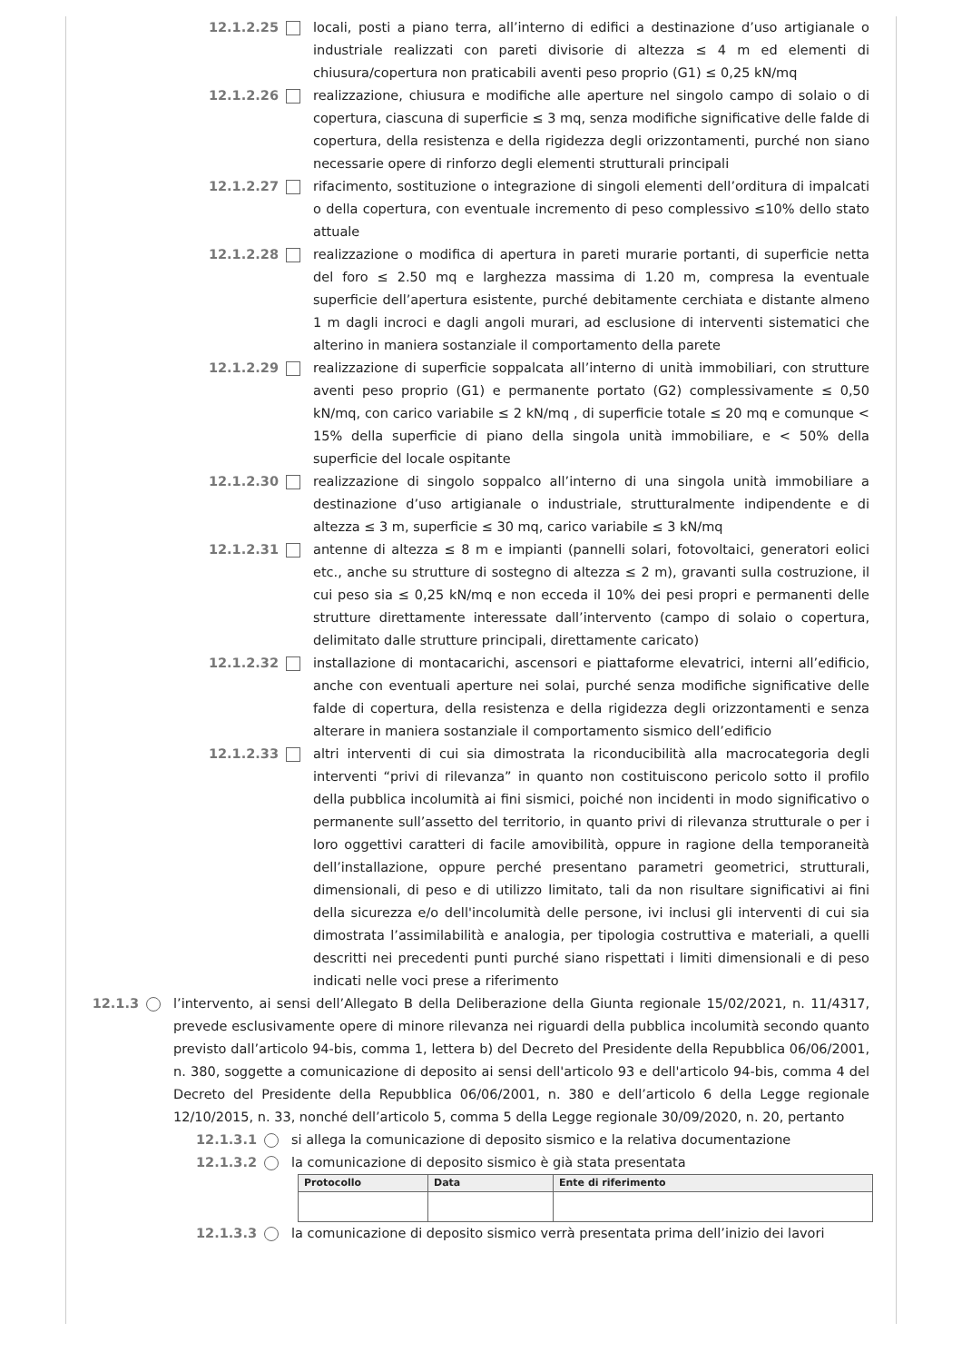12.1.2.25 locali, posti a piano terra, all’interno di edifici a destinazione d’uso artigianale o industriale realizzati con pareti divisorie di altezza ≤ 4 m ed elementi di chiusura/copertura non praticabili aventi peso proprio (G1) ≤ 0,25 kN/mq
12.1.2.26 realizzazione, chiusura e modifiche alle aperture nel singolo campo di solaio o di copertura, ciascuna di superficie ≤ 3 mq, senza modifiche significative delle falde di copertura, della resistenza e della rigidezza degli orizzontamenti, purché non siano necessarie opere di rinforzo degli elementi strutturali principali
12.1.2.27 rifacimento, sostituzione o integrazione di singoli elementi dell’orditura di impalcati o della copertura, con eventuale incremento di peso complessivo ≤10% dello stato attuale
12.1.2.28 realizzazione o modifica di apertura in pareti murarie portanti, di superficie netta del foro ≤ 2.50 mq e larghezza massima di 1.20 m, compresa la eventuale superficie dell’apertura esistente, purché debitamente cerchiata e distante almeno 1 m dagli incroci e dagli angoli murari, ad esclusione di interventi sistematici che alterino in maniera sostanziale il comportamento della parete
12.1.2.29 realizzazione di superficie soppalcata all’interno di unità immobiliari, con strutture aventi peso proprio (G1) e permanente portato (G2) complessivamente ≤ 0,50 kN/mq, con carico variabile ≤ 2 kN/mq , di superficie totale ≤ 20 mq e comunque < 15% della superficie di piano della singola unità immobiliare, e < 50% della superficie del locale ospitante
12.1.2.30 realizzazione di singolo soppalco all’interno di una singola unità immobiliare a destinazione d’uso artigianale o industriale, strutturalmente indipendente e di altezza ≤ 3 m, superficie ≤ 30 mq, carico variabile ≤ 3 kN/mq
12.1.2.31 antenne di altezza ≤ 8 m e impianti (pannelli solari, fotovoltaici, generatori eolici etc., anche su strutture di sostegno di altezza ≤ 2 m), gravanti sulla costruzione, il cui peso sia ≤ 0,25 kN/mq e non ecceda il 10% dei pesi propri e permanenti delle strutture direttamente interessate dall’intervento (campo di solaio o copertura, delimitato dalle strutture principali, direttamente caricato)
12.1.2.32 installazione di montacarichi, ascensori e piattaforme elevatrici, interni all’edificio, anche con eventuali aperture nei solai, purché senza modifiche significative delle falde di copertura, della resistenza e della rigidezza degli orizzontamenti e senza alterare in maniera sostanziale il comportamento sismico dell’edificio
12.1.2.33 altri interventi di cui sia dimostrata la riconducibilità alla macrocategoria degli interventi “privi di rilevanza” in quanto non costituiscono pericolo sotto il profilo della pubblica incolumità ai fini sismici, poiché non incidenti in modo significativo o permanente sull’assetto del territorio, in quanto privi di rilevanza strutturale o per i loro oggettivi caratteri di facile amovibilità, oppure in ragione della temporaneità dell’installazione, oppure perché presentano parametri geometrici, strutturali, dimensionali, di peso e di utilizzo limitato, tali da non risultare significativi ai fini della sicurezza e/o dell'incolumità delle persone, ivi inclusi gli interventi di cui sia dimostrata l’assimilabilità e analogia, per tipologia costruttiva e materiali, a quelli descritti nei precedenti punti purché siano rispettati i limiti dimensionali e di peso indicati nelle voci prese a riferimento
12.1.3 l’intervento, ai sensi dell’Allegato B della Deliberazione della Giunta regionale 15/02/2021, n. 11/4317, prevede esclusivamente opere di minore rilevanza nei riguardi della pubblica incolumità secondo quanto previsto dall’articolo 94-bis, comma 1, lettera b) del Decreto del Presidente della Repubblica 06/06/2001, n. 380, soggette a comunicazione di deposito ai sensi dell'articolo 93 e dell'articolo 94-bis, comma 4 del Decreto del Presidente della Repubblica 06/06/2001, n. 380 e dell’articolo 6 della Legge regionale 12/10/2015, n. 33, nonché dell’articolo 5, comma 5 della Legge regionale 30/09/2020, n. 20, pertanto
12.1.3.1 si allega la comunicazione di deposito sismico e la relativa documentazione
12.1.3.2 la comunicazione di deposito sismico è già stata presentata
| Protocollo | Data | Ente di riferimento |
| --- | --- | --- |
12.1.3.3 la comunicazione di deposito sismico verrà presentata prima dell’inizio dei lavori